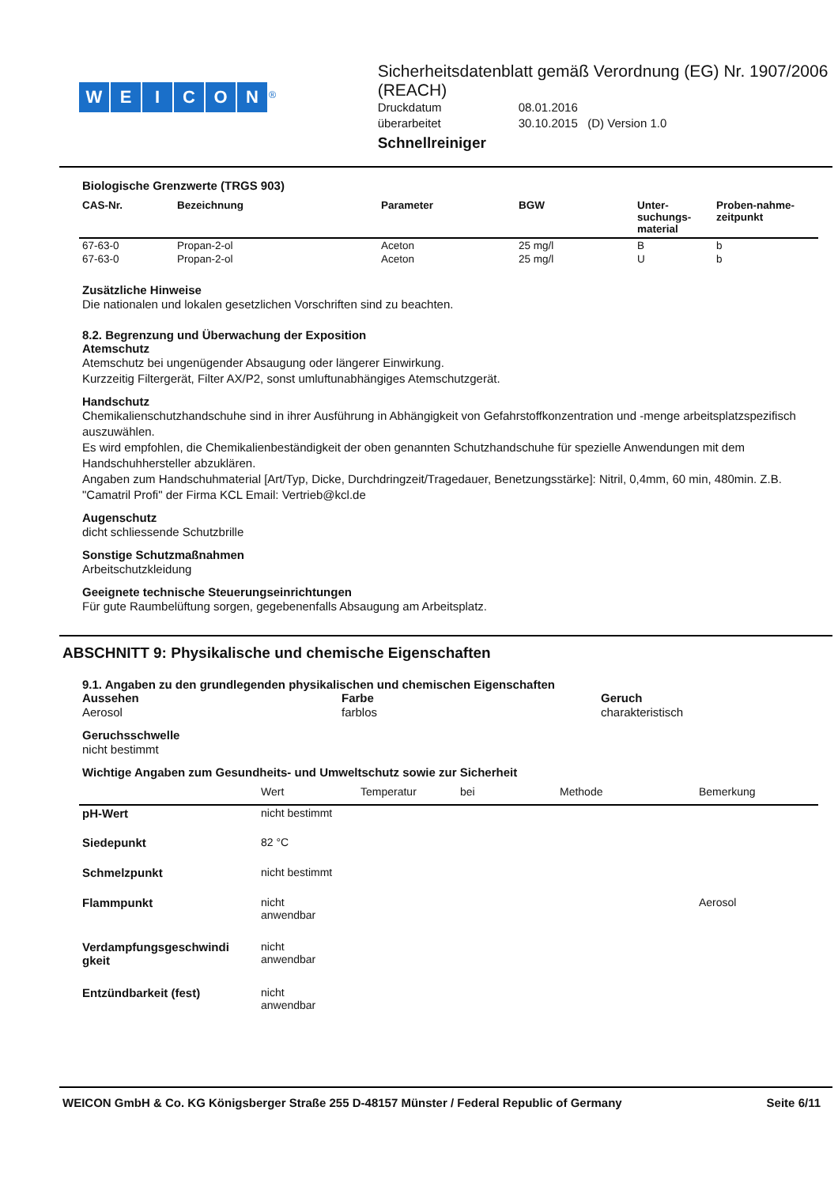WEICON<sup>®</sup>
Sicherheitsdatenblatt gemäß Verordnung (EG) Nr. 1907/2006 (REACH)
| Druckdatum | 08.01.2016 |
| überarbeitet | 30.10.2015 (D) Version 1.0 |
Schnellreiniger
Biologische Grenzwerte (TRGS 903)
| CAS-Nr. | Bezeichnung | Parameter | BGW | Unter- suchungs- material | Proben-nahme- zeitpunkt |
| --- | --- | --- | --- | --- | --- |
| 67-63-0 | Propan-2-ol | Aceton | 25 mg/l | B | b |
| 67-63-0 | Propan-2-ol | Aceton | 25 mg/l | U | b |
Zusätzliche Hinweise
Die nationalen und lokalen gesetzlichen Vorschriften sind zu beachten.
8.2. Begrenzung und Überwachung der Exposition
Atemschutz
Atemschutz bei ungenügender Absaugung oder längerer Einwirkung.
Kurzzeitig Filtergerät, Filter AX/P2, sonst umluftunabhängiges Atemschutzgerät.
Handschutz
Chemikalienschutzhandschuhe sind in ihrer Ausführung in Abhängigkeit von Gefahrstoffkonzentration und -menge arbeitsplatzspezifisch auszuwählen.
Es wird empfohlen, die Chemikalienbeständigkeit der oben genannten Schutzhandschuhe für spezielle Anwendungen mit dem Handschuhhersteller abzuklären.
Angaben zum Handschuhmaterial [Art/Typ, Dicke, Durchdringzeit/Tragedauer, Benetzungsstärke]: Nitril, 0,4mm, 60 min, 480min. Z.B. "Camatril Profi" der Firma KCL Email: Vertrieb@kcl.de
Augenschutz
dicht schliessende Schutzbrille
Sonstige Schutzmaßnahmen
Arbeitschutzkleidung
Geeignete technische Steuerungseinrichtungen
Für gute Raumbelüftung sorgen, gegebenenfalls Absaugung am Arbeitsplatz.
ABSCHNITT 9: Physikalische und chemische Eigenschaften
9.1. Angaben zu den grundlegenden physikalischen und chemischen Eigenschaften
Aussehen
Aerosol
Farbe
farblos
Geruch
charakteristisch
Geruchsschwelle
nicht bestimmt
Wichtige Angaben zum Gesundheits- und Umweltschutz sowie zur Sicherheit
| | Wert | Temperatur | bei | Methode | Bemerkung |
| pH-Wert | nicht bestimmt | | | | |
| Siedepunkt | 82 °C | | | | |
| Schmelzpunkt | nicht bestimmt | | | | |
| Flammpunkt | nicht anwendbar | | | | Aerosol |
| Verdampfungsgeschwindi gkeit | nicht anwendbar | | | | |
| Entzündbarkeit (fest) | nicht anwendbar | | | | |
WEICON GmbH & Co. KG Königsberger Straße 255 D-48157 Münster / Federal Republic of Germany Seite 6/11